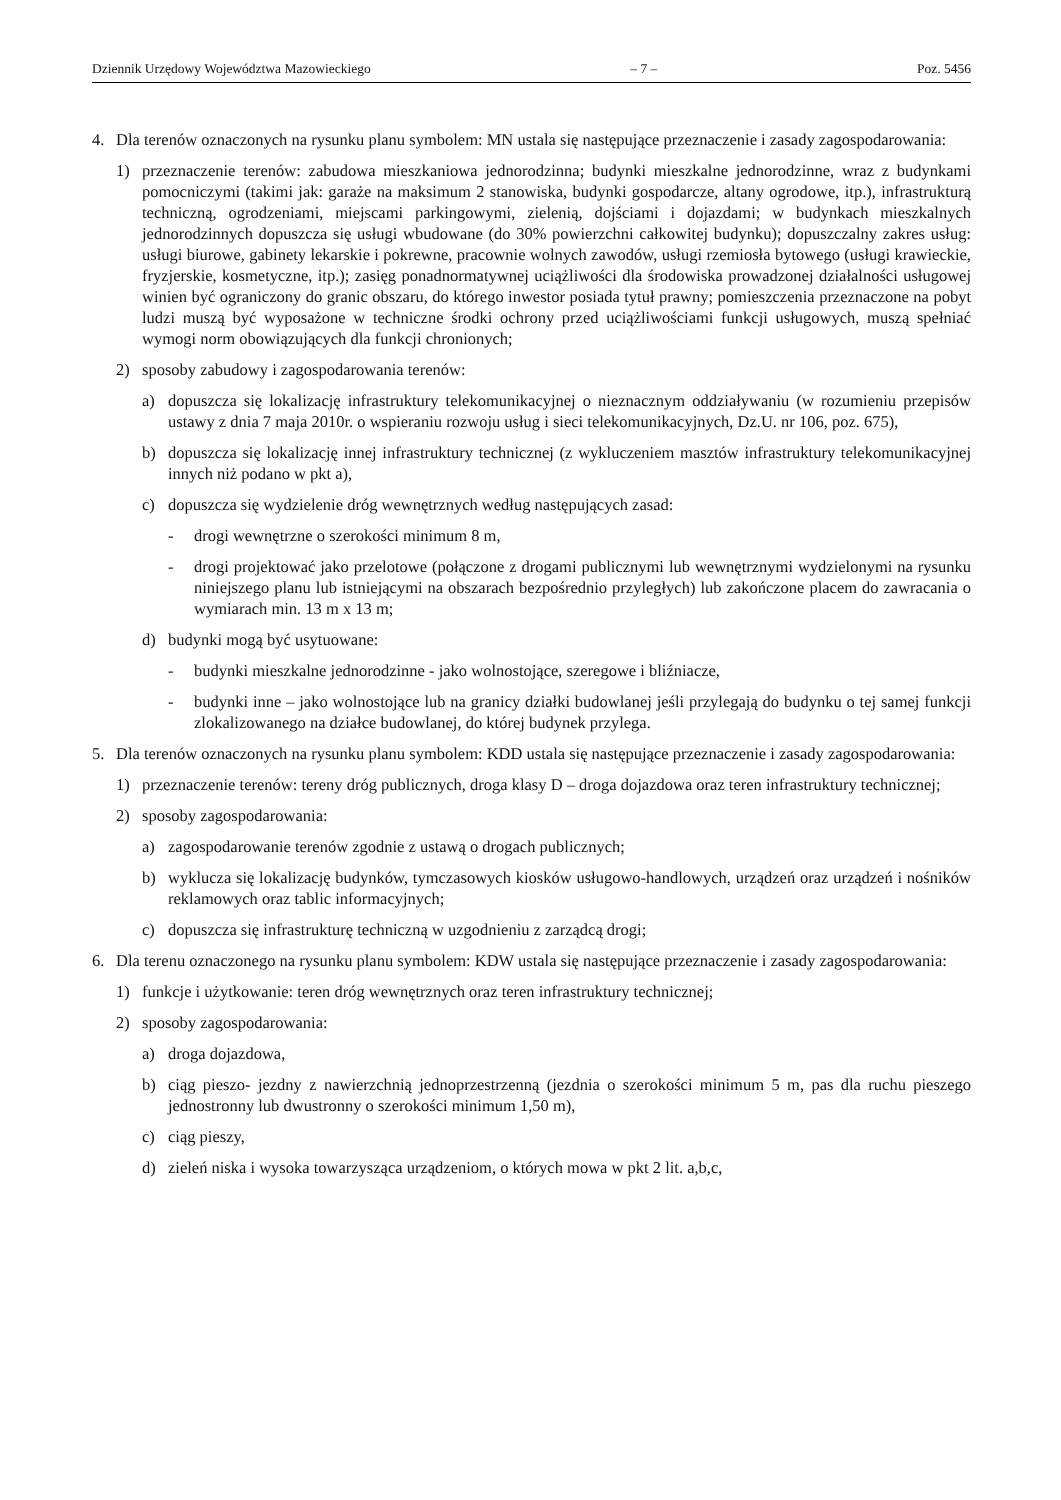Dziennik Urzędowy Województwa Mazowieckiego – 7 – Poz. 5456
4. Dla terenów oznaczonych na rysunku planu symbolem: MN ustala się następujące przeznaczenie i zasady zagospodarowania:
1) przeznaczenie terenów: zabudowa mieszkaniowa jednorodzinna; budynki mieszkalne jednorodzinne, wraz z budynkami pomocniczymi (takimi jak: garaże na maksimum 2 stanowiska, budynki gospodarcze, altany ogrodowe, itp.), infrastrukturą techniczną, ogrodzeniami, miejscami parkingowymi, zielenią, dojściami i dojazdami; w budynkach mieszkalnych jednorodzinnych dopuszcza się usługi wbudowane (do 30% powierzchni całkowitej budynku); dopuszczalny zakres usług: usługi biurowe, gabinety lekarskie i pokrewne, pracownie wolnych zawodów, usługi rzemiosła bytowego (usługi krawieckie, fryzjerskie, kosmetyczne, itp.); zasięg ponadnormatywnej uciążliwości dla środowiska prowadzonej działalności usługowej winien być ograniczony do granic obszaru, do którego inwestor posiada tytuł prawny; pomieszczenia przeznaczone na pobyt ludzi muszą być wyposażone w techniczne środki ochrony przed uciążliwościami funkcji usługowych, muszą spełniać wymogi norm obowiązujących dla funkcji chronionych;
2) sposoby zabudowy i zagospodarowania terenów:
a) dopuszcza się lokalizację infrastruktury telekomunikacyjnej o nieznacznym oddziaływaniu (w rozumieniu przepisów ustawy z dnia 7 maja 2010r. o wspieraniu rozwoju usług i sieci telekomunikacyjnych, Dz.U. nr 106, poz. 675),
b) dopuszcza się lokalizację innej infrastruktury technicznej (z wykluczeniem masztów infrastruktury telekomunikacyjnej innych niż podano w pkt a),
c) dopuszcza się wydzielenie dróg wewnętrznych według następujących zasad:
- drogi wewnętrzne o szerokości minimum 8 m,
- drogi projektować jako przelotowe (połączone z drogami publicznymi lub wewnętrznymi wydzielonymi na rysunku niniejszego planu lub istniejącymi na obszarach bezpośrednio przyległych) lub zakończone placem do zawracania o wymiarach min. 13 m x 13 m;
d) budynki mogą być usytuowane:
- budynki mieszkalne jednorodzinne - jako wolnostojące, szeregowe i bliźniacze,
- budynki inne – jako wolnostojące lub na granicy działki budowlanej jeśli przylegają do budynku o tej samej funkcji zlokalizowanego na działce budowlanej, do której budynek przylega.
5. Dla terenów oznaczonych na rysunku planu symbolem: KDD ustala się następujące przeznaczenie i zasady zagospodarowania:
1) przeznaczenie terenów: tereny dróg publicznych, droga klasy D – droga dojazdowa oraz teren infrastruktury technicznej;
2) sposoby zagospodarowania:
a) zagospodarowanie terenów zgodnie z ustawą o drogach publicznych;
b) wyklucza się lokalizację budynków, tymczasowych kiosków usługowo-handlowych, urządzeń oraz urządzeń i nośników reklamowych oraz tablic informacyjnych;
c) dopuszcza się infrastrukturę techniczną w uzgodnieniu z zarządcą drogi;
6. Dla terenu oznaczonego na rysunku planu symbolem: KDW ustala się następujące przeznaczenie i zasady zagospodarowania:
1) funkcje i użytkowanie: teren dróg wewnętrznych oraz teren infrastruktury technicznej;
2) sposoby zagospodarowania:
a) droga dojazdowa,
b) ciąg pieszo- jezdny z nawierzchnią jednoprzestrzenną (jezdnia o szerokości minimum 5 m, pas dla ruchu pieszego jednostronny lub dwustronny o szerokości minimum 1,50 m),
c) ciąg pieszy,
d) zieleń niska i wysoka towarzysząca urządzeniom, o których mowa w pkt 2 lit. a,b,c,